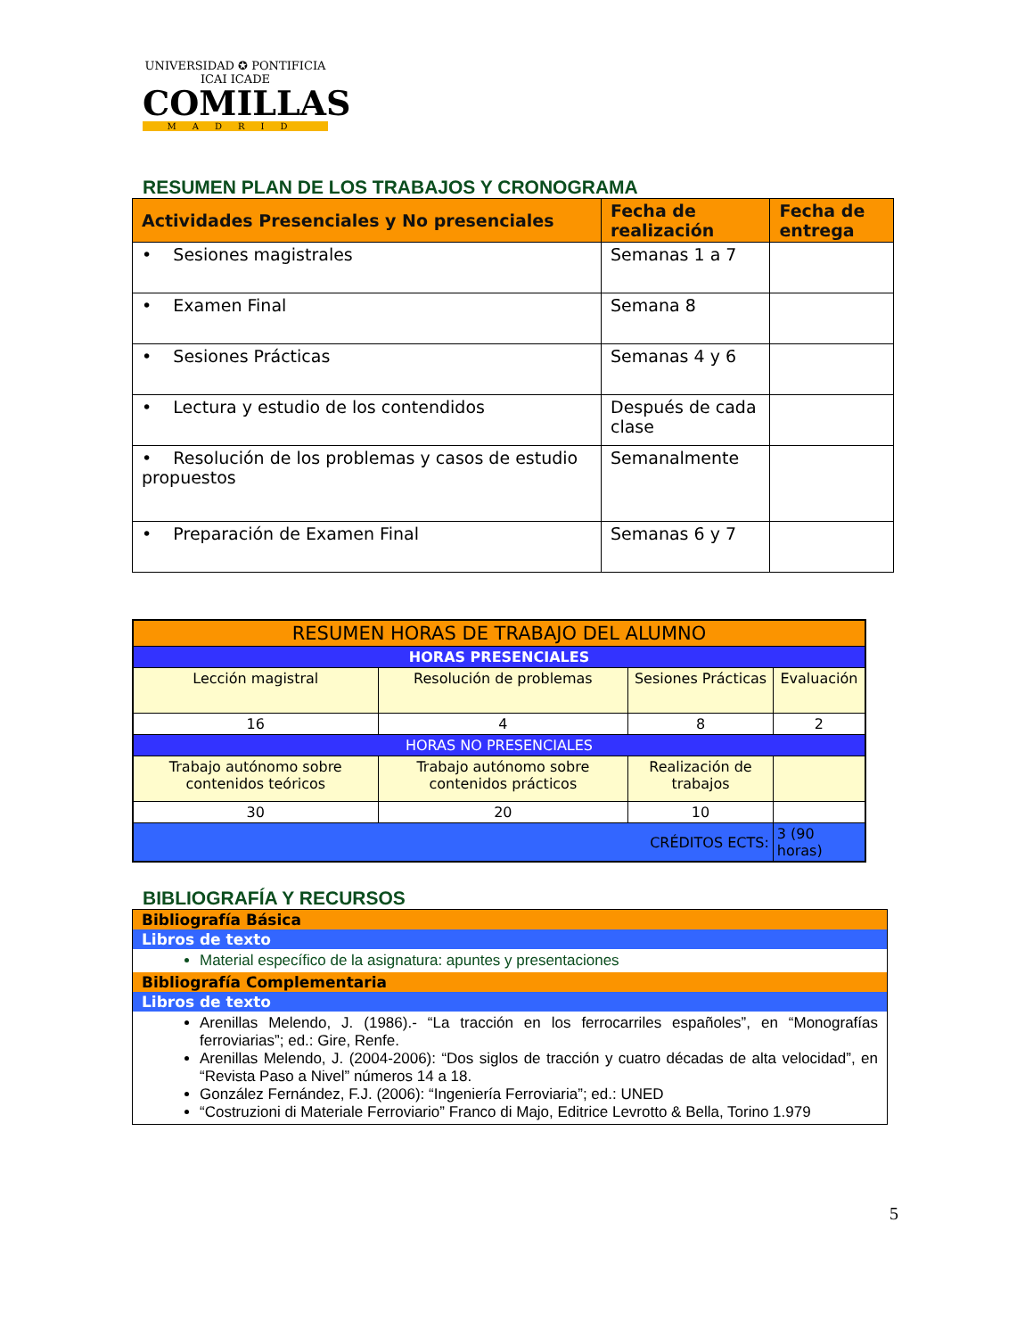UNIVERSIDAD ✪ PONTIFICIA
ICAI ICADE
COMILLAS
MADRID
RESUMEN PLAN DE LOS TRABAJOS Y CRONOGRAMA
| Actividades Presenciales y No presenciales | Fecha de realización | Fecha de entrega |
| --- | --- | --- |
| • Sesiones magistrales | Semanas 1 a 7 | |
| • Examen Final | Semana 8 | |
| • Sesiones Prácticas | Semanas 4 y 6 | |
| • Lectura y estudio de los contendidos | Después de cada clase | |
| • Resolución de los problemas y casos de estudio propuestos | Semanalmente | |
| • Preparación de Examen Final | Semanas 6 y 7 | |
| RESUMEN HORAS DE TRABAJO DEL ALUMNO | | | |
| HORAS PRESENCIALES | | | |
| Lección magistral | Resolución de problemas | Sesiones Prácticas | Evaluación |
| 16 | 4 | 8 | 2 |
| HORAS NO PRESENCIALES | | | |
| Trabajo autónomo sobre contenidos teóricos | Trabajo autónomo sobre contenidos prácticos | Realización de trabajos | |
| 30 | 20 | 10 | |
| CRÉDITOS ECTS: | | | 3 (90 horas) |
BIBLIOGRAFÍA Y RECURSOS
| Bibliografía Básica |
| Libros de texto |
| Material específico de la asignatura: apuntes y presentaciones |
| Bibliografía Complementaria |
| Libros de texto |
| Arenillas Melendo, J. (1986).- “La tracción en los ferrocarriles españoles”, en “Monografías ferroviarias”; ed.: Gire, Renfe. Arenillas Melendo, J. (2004-2006): “Dos siglos de tracción y cuatro décadas de alta velocidad”, en “Revista Paso a Nivel” números 14 a 18. González Fernández, F.J. (2006): “Ingeniería Ferroviaria”; ed.: UNED “Costruzioni di Materiale Ferroviario” Franco di Majo, Editrice Levrotto & Bella, Torino 1.979 |
5